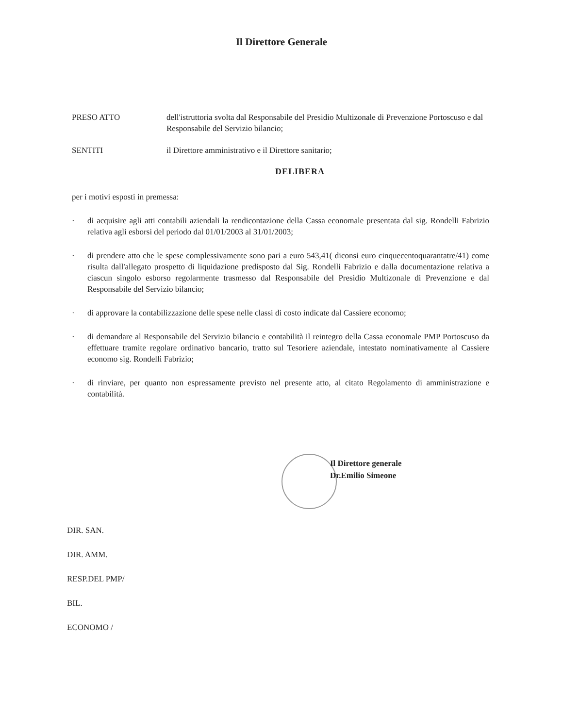Il Direttore Generale
PRESO ATTO dell'istruttoria svolta dal Responsabile del Presidio Multizonale di Prevenzione Portoscuso e dal Responsabile del Servizio bilancio;
SENTITI il Direttore amministrativo e il Direttore sanitario;
DELIBERA
per i motivi esposti in premessa:
· di acquisire agli atti contabili aziendali la rendicontazione della Cassa economale presentata dal sig. Rondelli Fabrizio relativa agli esborsi del periodo dal 01/01/2003 al 31/01/2003;
· di prendere atto che le spese complessivamente sono pari a euro 543,41( diconsi euro cinquecentoquarantatre/41) come risulta dall'allegato prospetto di liquidazione predisposto dal Sig. Rondelli Fabrizio e dalla documentazione relativa a ciascun singolo esborso regolarmente trasmesso dal Responsabile del Presidio Multizonale di Prevenzione e dal Responsabile del Servizio bilancio;
· di approvare la contabilizzazione delle spese nelle classi di costo indicate dal Cassiere economo;
· di demandare al Responsabile del Servizio bilancio e contabilità il reintegro della Cassa economale PMP Portoscuso da effettuare tramite regolare ordinativo bancario, tratto sul Tesoriere aziendale, intestato nominativamente al Cassiere economo sig. Rondelli Fabrizio;
· di rinviare, per quanto non espressamente previsto nel presente atto, al citato Regolamento di amministrazione e contabilità.
Il Direttore generale
Dr.Emilio Simeone
DIR. SAN.
DIR. AMM.
RESP.DEL PMP/
BIL.
ECONOMO /